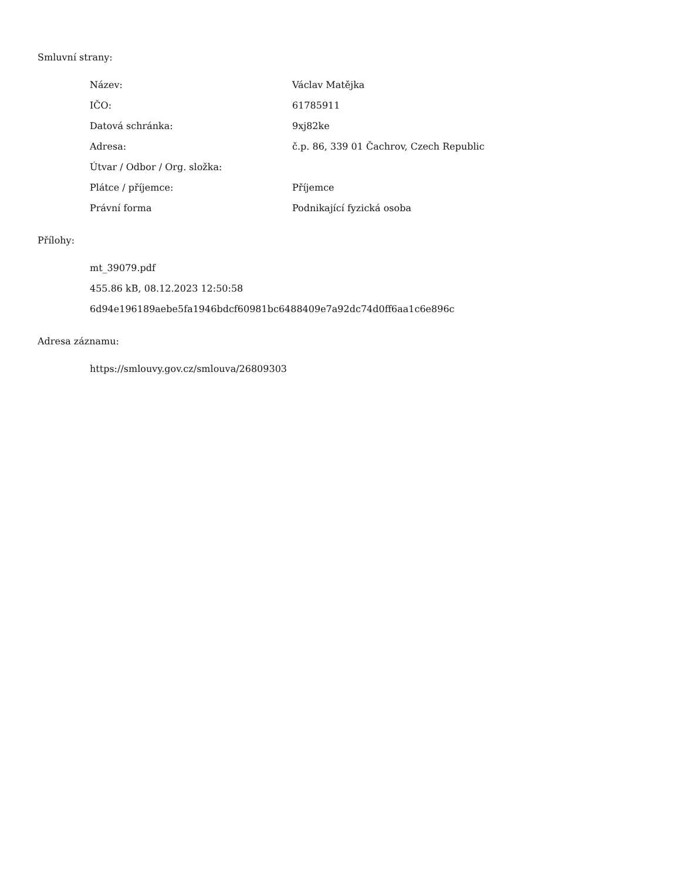Smluvní strany:
| Název: | Václav Matějka |
| IČO: | 61785911 |
| Datová schránka: | 9xj82ke |
| Adresa: | č.p. 86, 339 01 Čachrov, Czech Republic |
| Útvar / Odbor / Org. složka: | |
| Plátce / příjemce: | Příjemce |
| Právní forma | Podnikající fyzická osoba |
Přílohy:
mt_39079.pdf
455.86 kB, 08.12.2023 12:50:58
6d94e196189aebe5fa1946bdcf60981bc6488409e7a92dc74d0ff6aa1c6e896c
Adresa záznamu:
https://smlouvy.gov.cz/smlouva/26809303